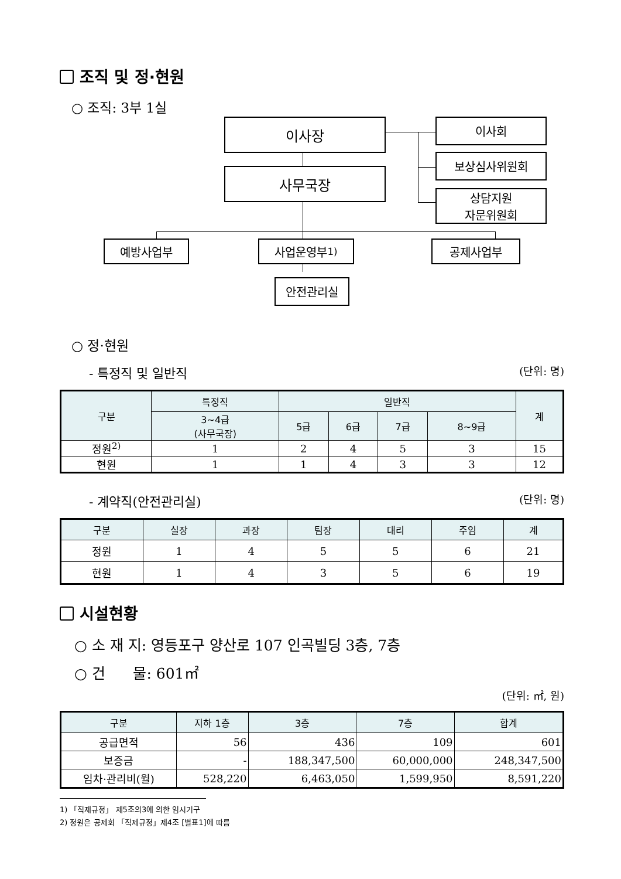조직 및 정·현원
○ 조직: 3부 1실
이사장 이사회
보상심사위원회
상담지원
자문위원회
사무국장
예방사업부 사업운영부<sup>1)</sup> 공제사업부
안전관리실
○ 정·현원
- 특정직 및 일반직 (단위: 명)
| 구분 | 특정직 | 일반직 | | | | 계 |
| --- | --- | --- | --- | --- | --- | --- |
| | 3~4급 (사무국장) | 5급 | 6급 | 7급 | 8~9급 | |
| 정원<sup>2)</sup> | 1 | 2 | 4 | 5 | 3 | 15 |
| 현원 | 1 | 1 | 4 | 3 | 3 | 12 |
- 계약직(안전관리실) (단위: 명)
| 구분 | 실장 | 과장 | 팀장 | 대리 | 주임 | 계 |
| --- | --- | --- | --- | --- | --- | --- |
| 정원 | 1 | 4 | 5 | 5 | 6 | 21 |
| 현원 | 1 | 4 | 3 | 5 | 6 | 19 |
시설현황
○ 소 재 지: 영등포구 양산로 107 인곡빌딩 3층, 7층
○ 건 물: 601㎡
(단위: ㎡, 원)
| 구분 | 지하 1층 | 3층 | 7층 | 합계 |
| --- | --- | --- | --- | --- |
| 공급면적 | 56 | 436 | 109 | 601 |
| 보증금 | - | 188,347,500 | 60,000,000 | 248,347,500 |
| 임차·관리비(월) | 528,220 | 6,463,050 | 1,599,950 | 8,591,220 |
1) 「직제규정」 제5조의3에 의한 임시기구
2) 정원은 공제회 「직제규정」제4조 [별표1]에 따름